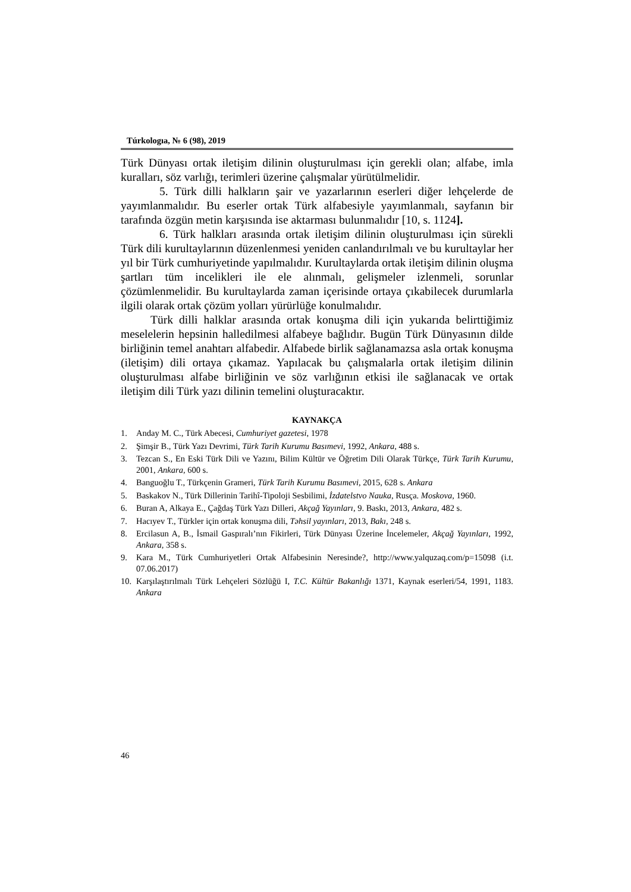Túrkologıa, № 6 (98), 2019
Türk Dünyası ortak iletişim dilinin oluşturulması için gerekli olan; alfabe, imla kuralları, söz varlığı, terimleri üzerine çalışmalar yürütülmelidir.
5. Türk dilli halkların şair ve yazarlarının eserleri diğer lehçelerde de yayımlanmalıdır. Bu eserler ortak Türk alfabesiyle yayımlanmalı, sayfanın bir tarafında özgün metin karşısında ise aktarması bulunmalıdır [10, s. 1124].
6. Türk halkları arasında ortak iletişim dilinin oluşturulması için sürekli Türk dili kurultaylarının düzenlenmesi yeniden canlandırılmalı ve bu kurultaylar her yıl bir Türk cumhuriyetinde yapılmalıdır. Kurultaylarda ortak iletişim dilinin oluşma şartları tüm incelikleri ile ele alınmalı, gelişmeler izlenmeli, sorunlar çözümlenmelidir. Bu kurultaylarda zaman içerisinde ortaya çıkabilecek durumlarla ilgili olarak ortak çözüm yolları yürürlüğe konulmalıdır.
Türk dilli halklar arasında ortak konuşma dili için yukarıda belirttiğimiz meselelerin hepsinin halledilmesi alfabeye bağlıdır. Bugün Türk Dünyasının dilde birliğinin temel anahtarı alfabedir. Alfabede birlik sağlanamazsa asla ortak konuşma (iletişim) dili ortaya çıkamaz. Yapılacak bu çalışmalarla ortak iletişim dilinin oluşturulması alfabe birliğinin ve söz varlığının etkisi ile sağlanacak ve ortak iletişim dili Türk yazı dilinin temelini oluşturacaktır.
KAYNAKÇA
1. Anday M. C., Türk Abecesi, Cumhuriyet gazetesi, 1978
2. Şimşir B., Türk Yazı Devrimi, Türk Tarih Kurumu Basımevi, 1992, Ankara, 488 s.
3. Tezcan S., En Eski Türk Dili ve Yazını, Bilim Kültür ve Öğretim Dili Olarak Türkçe, Türk Tarih Kurumu, 2001, Ankara, 600 s.
4. Banguoğlu T., Türkçenin Grameri, Türk Tarih Kurumu Basımevi, 2015, 628 s. Ankara
5. Baskakov N., Türk Dillerinin Tarihî-Tipoloji Sesbilimi, İzdatelstvo Nauka, Rusça. Moskova, 1960.
6. Buran A, Alkaya E., Çağdaş Türk Yazı Dilleri, Akçağ Yayınları, 9. Baskı, 2013, Ankara, 482 s.
7. Hacıyev T., Türkler için ortak konuşma dili, Təhsil yayınları, 2013, Bakı, 248 s.
8. Ercilasun A, B., İsmail Gaspıralı’nın Fikirleri, Türk Dünyası Üzerine İncelemeler, Akçağ Yayınları, 1992, Ankara, 358 s.
9. Kara M., Türk Cumhuriyetleri Ortak Alfabesinin Neresinde?, http://www.yalquzaq.com/p=15098 (i.t. 07.06.2017)
10. Karşılaştırılmalı Türk Lehçeleri Sözlüğü I, T.C. Kültür Bakanlığı 1371, Kaynak eserleri/54, 1991, 1183. Ankara
46